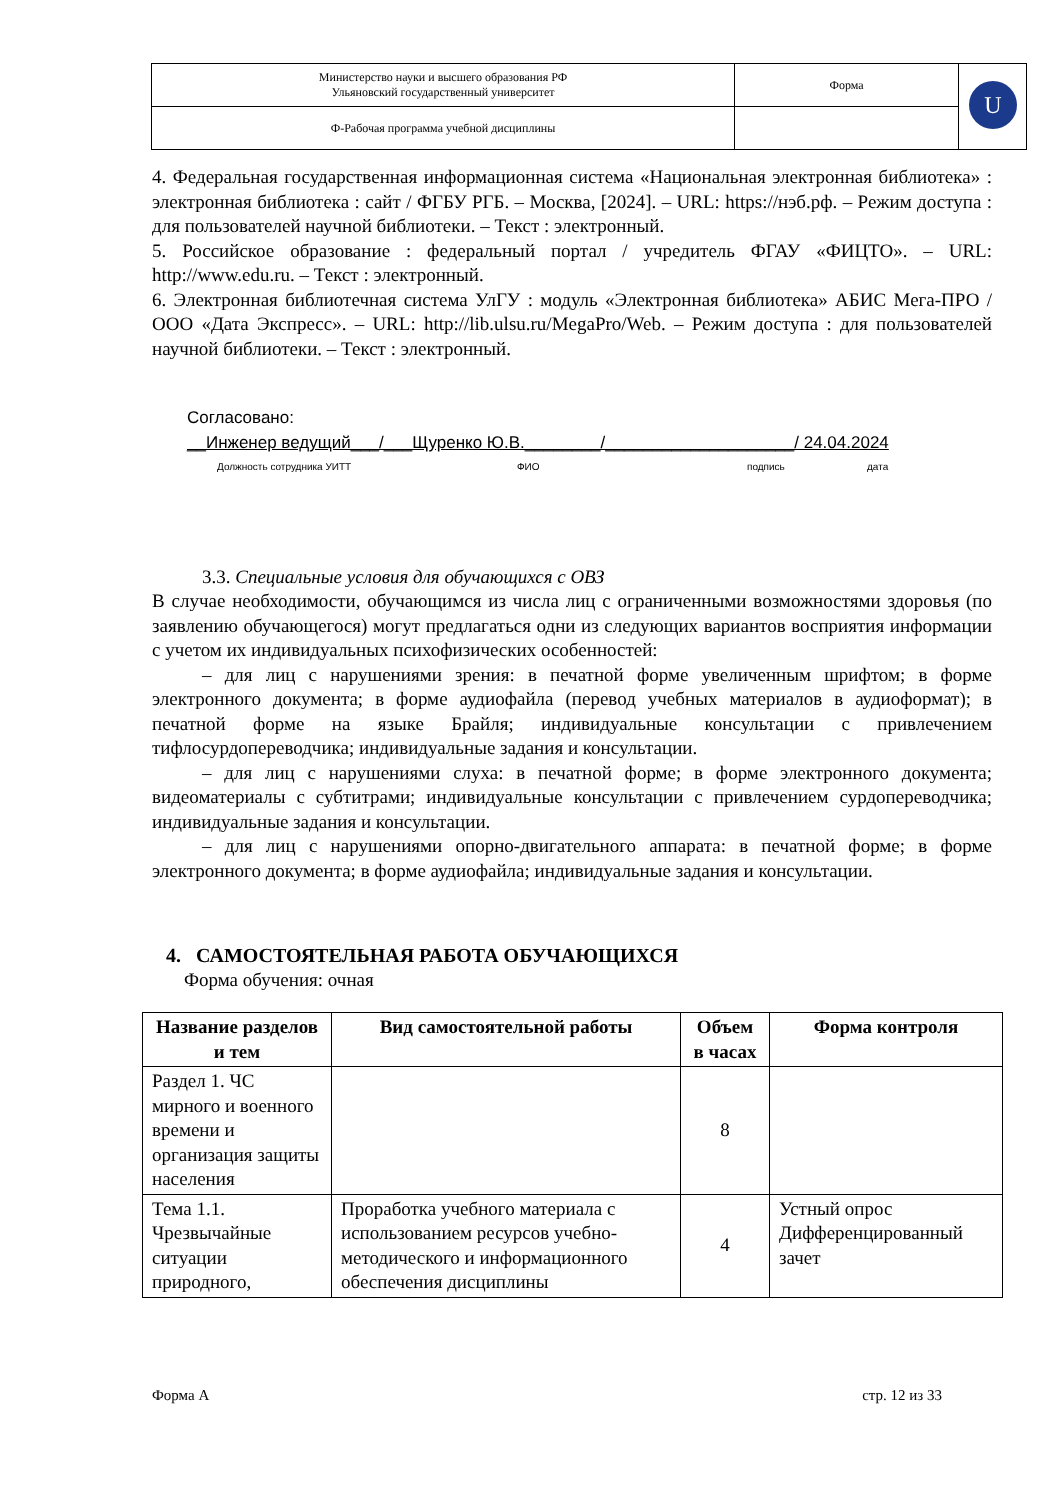| Министерство науки и высшего образования РФ Ульяновский государственный университет | Форма | U |
| Ф-Рабочая программа учебной дисциплины | | |
4. Федеральная государственная информационная система «Национальная электронная библиотека» : электронная библиотека : сайт / ФГБУ РГБ. – Москва, [2024]. – URL: https://нэб.рф. – Режим доступа : для пользователей научной библиотеки. – Текст : электронный.
5. Российское образование : федеральный портал / учредитель ФГАУ «ФИЦТО». – URL: http://www.edu.ru. – Текст : электронный.
6. Электронная библиотечная система УлГУ : модуль «Электронная библиотека» АБИС Мега-ПРО / ООО «Дата Экспресс». – URL: http://lib.ulsu.ru/MegaPro/Web. – Режим доступа : для пользователей научной библиотеки. – Текст : электронный.
Согласовано:
__Инженер ведущий___/___Щуренко Ю.В.________/____________________/ 24.04.2024
Должность сотрудника УИТТ ФИО подпись дата
3.3. Специальные условия для обучающихся с ОВЗ
В случае необходимости, обучающимся из числа лиц с ограниченными возможностями здоровья (по заявлению обучающегося) могут предлагаться одни из следующих вариантов восприятия информации с учетом их индивидуальных психофизических особенностей:
– для лиц с нарушениями зрения: в печатной форме увеличенным шрифтом; в форме электронного документа; в форме аудиофайла (перевод учебных материалов в аудиоформат); в печатной форме на языке Брайля; индивидуальные консультации с привлечением тифлосурдопереводчика; индивидуальные задания и консультации.
– для лиц с нарушениями слуха: в печатной форме; в форме электронного документа; видеоматериалы с субтитрами; индивидуальные консультации с привлечением сурдопереводчика; индивидуальные задания и консультации.
– для лиц с нарушениями опорно-двигательного аппарата: в печатной форме; в форме электронного документа; в форме аудиофайла; индивидуальные задания и консультации.
4. САМОСТОЯТЕЛЬНАЯ РАБОТА ОБУЧАЮЩИХСЯ
Форма обучения: очная
| Название разделов и тем | Вид самостоятельной работы | Объем в часах | Форма контроля |
| --- | --- | --- | --- |
| Раздел 1. ЧС мирного и военного времени и организация защиты населения | | 8 | |
| Тема 1.1. Чрезвычайные ситуации природного, | Проработка учебного материала с использованием ресурсов учебно-методического и информационного обеспечения дисциплины | 4 | Устный опрос Дифференцированный зачет |
Форма А стр. 12 из 33